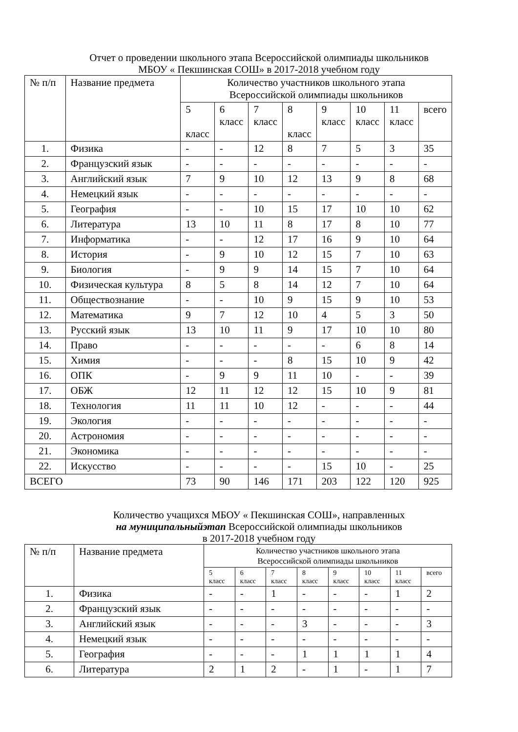Отчет о проведении школьного этапа Всероссийской олимпиады школьников
МБОУ « Пекшинская СОШ» в 2017-2018 учебном году
| № п/п | Название предмета | Количество участников школьного этапа Всероссийской олимпиады школьников | | | | | | | |
| --- | --- | --- | --- | --- | --- | --- | --- | --- | --- |
| | | 5 класс | 6 класс | 7 класс | 8 класс | 9 класс | 10 класс | 11 класс | всего |
| 1. | Физика | - | - | 12 | 8 | 7 | 5 | 3 | 35 |
| 2. | Французский язык | - | - | - | - | - | - | - | - |
| 3. | Английский язык | 7 | 9 | 10 | 12 | 13 | 9 | 8 | 68 |
| 4. | Немецкий язык | - | - | - | - | - | - | - | - |
| 5. | География | - | - | 10 | 15 | 17 | 10 | 10 | 62 |
| 6. | Литература | 13 | 10 | 11 | 8 | 17 | 8 | 10 | 77 |
| 7. | Информатика | - | - | 12 | 17 | 16 | 9 | 10 | 64 |
| 8. | История | - | 9 | 10 | 12 | 15 | 7 | 10 | 63 |
| 9. | Биология | - | 9 | 9 | 14 | 15 | 7 | 10 | 64 |
| 10. | Физическая культура | 8 | 5 | 8 | 14 | 12 | 7 | 10 | 64 |
| 11. | Обществознание | - | - | 10 | 9 | 15 | 9 | 10 | 53 |
| 12. | Математика | 9 | 7 | 12 | 10 | 4 | 5 | 3 | 50 |
| 13. | Русский язык | 13 | 10 | 11 | 9 | 17 | 10 | 10 | 80 |
| 14. | Право | - | - | - | - | - | 6 | 8 | 14 |
| 15. | Химия | - | - | - | 8 | 15 | 10 | 9 | 42 |
| 16. | ОПК | - | 9 | 9 | 11 | 10 | - | - | 39 |
| 17. | ОБЖ | 12 | 11 | 12 | 12 | 15 | 10 | 9 | 81 |
| 18. | Технология | 11 | 11 | 10 | 12 | - | - | - | 44 |
| 19. | Экология | - | - | - | - | - | - | - | - |
| 20. | Астрономия | - | - | - | - | - | - | - | - |
| 21. | Экономика | - | - | - | - | - | - | - | - |
| 22. | Искусство | - | - | - | - | 15 | 10 | - | 25 |
| ВСЕГО | | 73 | 90 | 146 | 171 | 203 | 122 | 120 | 925 |
Количество учащихся МБОУ « Пекшинская СОШ», направленных
на муниципальныйэтап Всероссийской олимпиады школьников
в 2017-2018 учебном году
| № п/п | Название предмета | Количество участников школьного этапа Всероссийской олимпиады школьников | | | | | | | |
| --- | --- | --- | --- | --- | --- | --- | --- | --- | --- |
| | | 5 класс | 6 класс | 7 класс | 8 класс | 9 класс | 10 класс | 11 класс | всего |
| 1. | Физика | - | - | 1 | - | - | - | 1 | 2 |
| 2. | Французский язык | - | - | - | - | - | - | - | - |
| 3. | Английский язык | - | - | - | 3 | - | - | - | 3 |
| 4. | Немецкий язык | - | - | - | - | - | - | - | - |
| 5. | География | - | - | - | 1 | 1 | 1 | 1 | 4 |
| 6. | Литература | 2 | 1 | 2 | - | 1 | - | 1 | 7 |